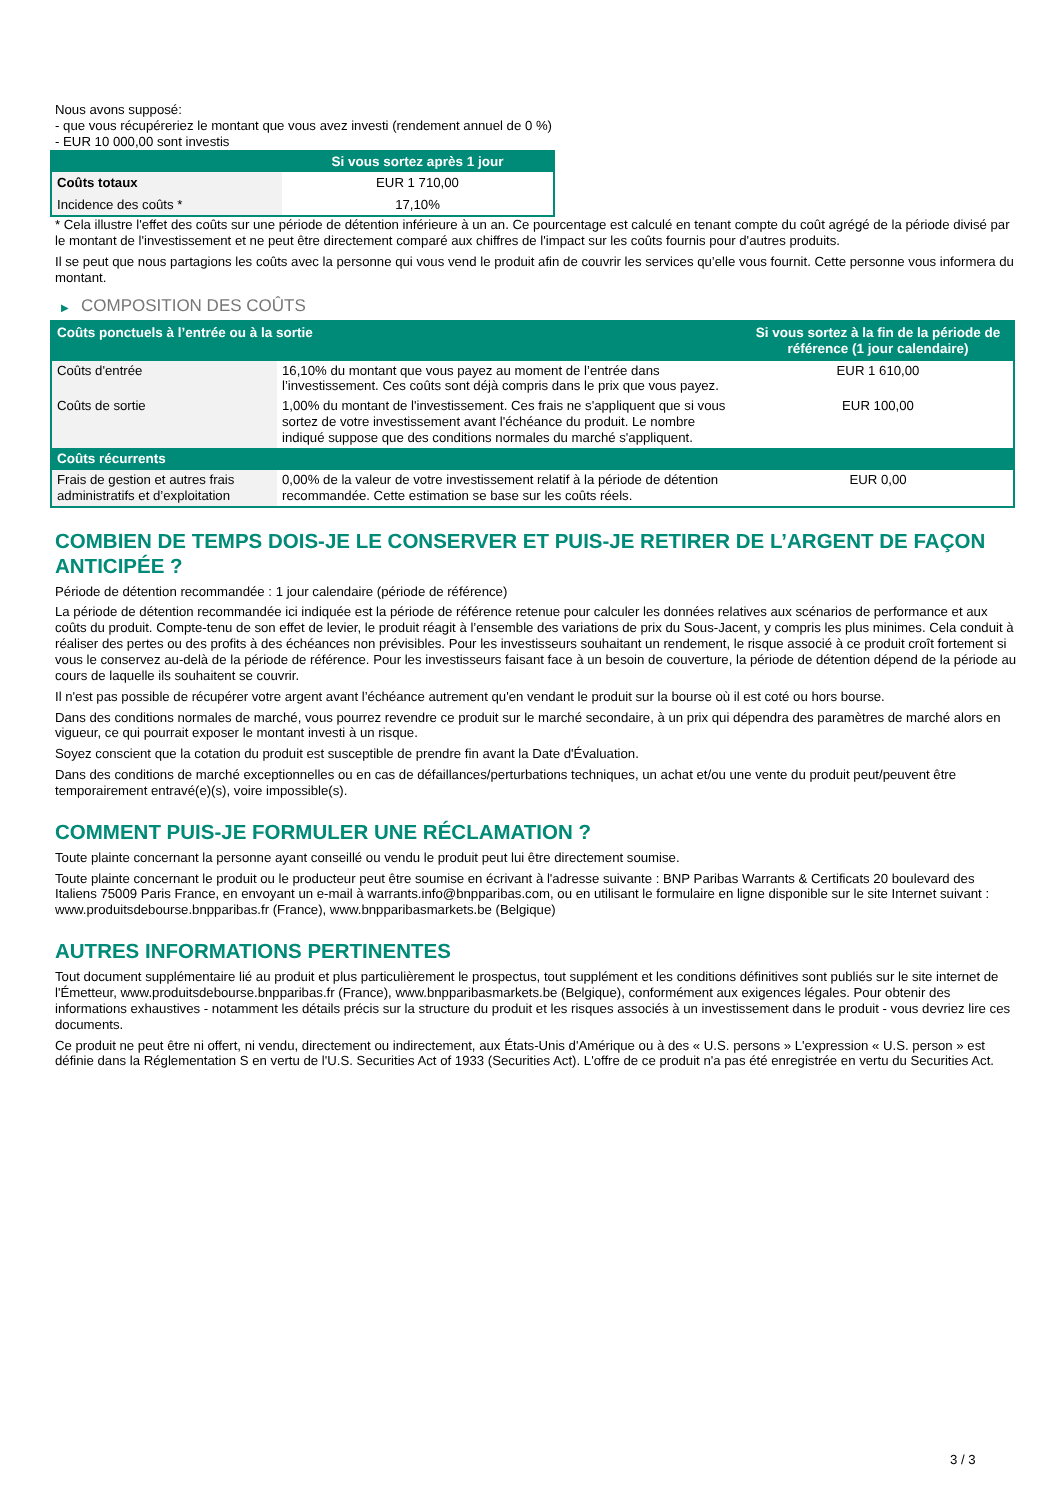Nous avons supposé:
- que vous récupéreriez le montant que vous avez investi (rendement annuel de 0 %)
- EUR 10 000,00 sont investis
| | Si vous sortez après 1 jour |
| --- | --- |
| Coûts totaux | EUR 1 710,00 |
| Incidence des coûts * | 17,10% |
* Cela illustre l'effet des coûts sur une période de détention inférieure à un an. Ce pourcentage est calculé en tenant compte du coût agrégé de la période divisé par le montant de l'investissement et ne peut être directement comparé aux chiffres de l'impact sur les coûts fournis pour d'autres produits.
Il se peut que nous partagions les coûts avec la personne qui vous vend le produit afin de couvrir les services qu’elle vous fournit. Cette personne vous informera du montant.
▶ COMPOSITION DES COÛTS
| Coûts ponctuels à l’entrée ou à la sortie | | Si vous sortez à la fin de la période de référence (1 jour calendaire) |
| --- | --- | --- |
| Coûts d'entrée | 16,10% du montant que vous payez au moment de l’entrée dans l’investissement. Ces coûts sont déjà compris dans le prix que vous payez. | EUR 1 610,00 |
| Coûts de sortie | 1,00% du montant de l'investissement. Ces frais ne s'appliquent que si vous sortez de votre investissement avant l'échéance du produit. Le nombre indiqué suppose que des conditions normales du marché s'appliquent. | EUR 100,00 |
| Coûts récurrents | | |
| Frais de gestion et autres frais administratifs et d’exploitation | 0,00% de la valeur de votre investissement relatif à la période de détention recommandée. Cette estimation se base sur les coûts réels. | EUR 0,00 |
COMBIEN DE TEMPS DOIS-JE LE CONSERVER ET PUIS-JE RETIRER DE L’ARGENT DE FAÇON ANTICIPÉE ?
Période de détention recommandée : 1 jour calendaire (période de référence)
La période de détention recommandée ici indiquée est la période de référence retenue pour calculer les données relatives aux scénarios de performance et aux coûts du produit. Compte-tenu de son effet de levier, le produit réagit à l’ensemble des variations de prix du Sous-Jacent, y compris les plus minimes. Cela conduit à réaliser des pertes ou des profits à des échéances non prévisibles. Pour les investisseurs souhaitant un rendement, le risque associé à ce produit croît fortement si vous le conservez au-delà de la période de référence. Pour les investisseurs faisant face à un besoin de couverture, la période de détention dépend de la période au cours de laquelle ils souhaitent se couvrir.
Il n'est pas possible de récupérer votre argent avant l’échéance autrement qu'en vendant le produit sur la bourse où il est coté ou hors bourse.
Dans des conditions normales de marché, vous pourrez revendre ce produit sur le marché secondaire, à un prix qui dépendra des paramètres de marché alors en vigueur, ce qui pourrait exposer le montant investi à un risque.
Soyez conscient que la cotation du produit est susceptible de prendre fin avant la Date d'Évaluation.
Dans des conditions de marché exceptionnelles ou en cas de défaillances/perturbations techniques, un achat et/ou une vente du produit peut/peuvent être temporairement entravé(e)(s), voire impossible(s).
COMMENT PUIS-JE FORMULER UNE RÉCLAMATION ?
Toute plainte concernant la personne ayant conseillé ou vendu le produit peut lui être directement soumise.
Toute plainte concernant le produit ou le producteur peut être soumise en écrivant à l'adresse suivante : BNP Paribas Warrants & Certificats 20 boulevard des Italiens 75009 Paris France, en envoyant un e-mail à warrants.info@bnpparibas.com, ou en utilisant le formulaire en ligne disponible sur le site Internet suivant : www.produitsdebourse.bnpparibas.fr (France), www.bnpparibasmarkets.be (Belgique)
AUTRES INFORMATIONS PERTINENTES
Tout document supplémentaire lié au produit et plus particulièrement le prospectus, tout supplément et les conditions définitives sont publiés sur le site internet de l'Émetteur, www.produitsdebourse.bnpparibas.fr (France), www.bnpparibasmarkets.be (Belgique), conformément aux exigences légales. Pour obtenir des informations exhaustives - notamment les détails précis sur la structure du produit et les risques associés à un investissement dans le produit - vous devriez lire ces documents.
Ce produit ne peut être ni offert, ni vendu, directement ou indirectement, aux États-Unis d'Amérique ou à des « U.S. persons » L'expression « U.S. person » est définie dans la Réglementation S en vertu de l'U.S. Securities Act of 1933 (Securities Act). L'offre de ce produit n'a pas été enregistrée en vertu du Securities Act.
3 / 3